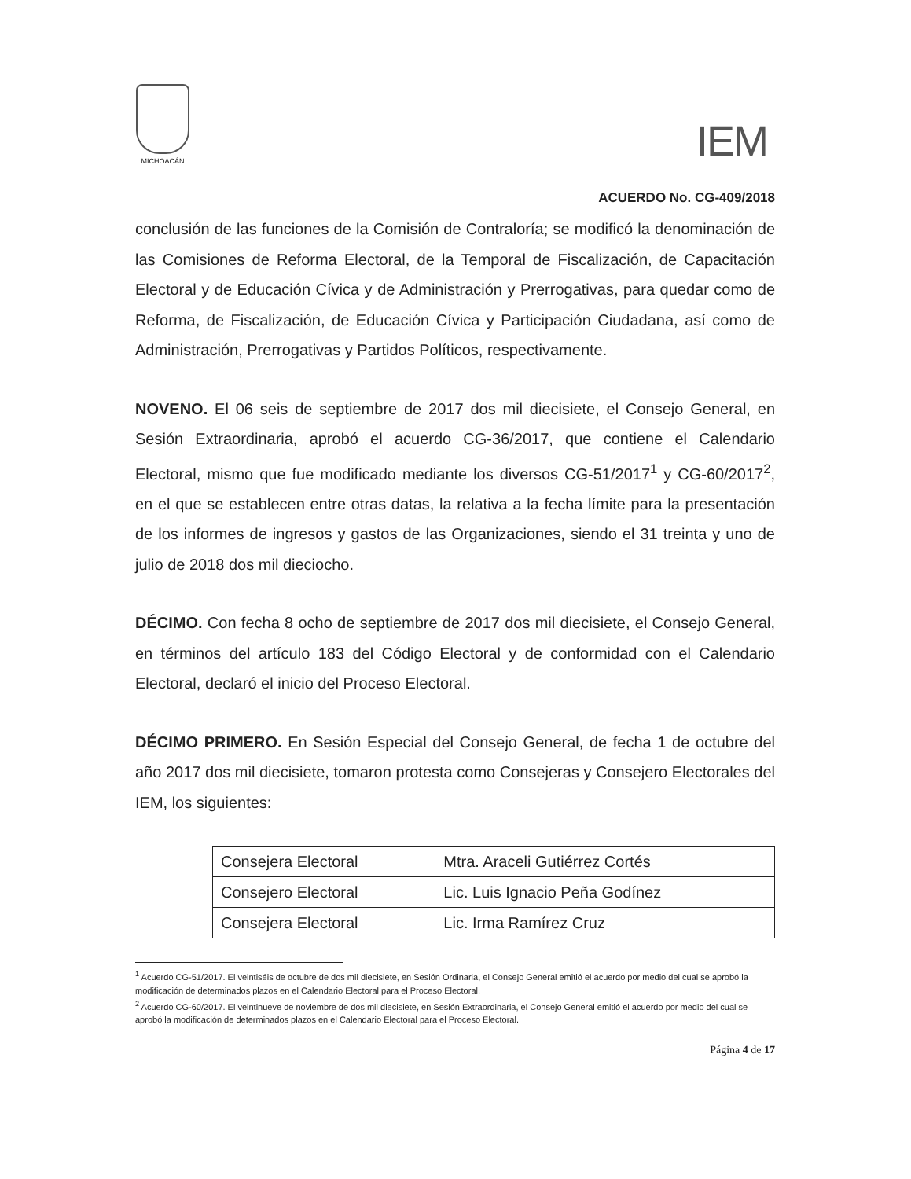MICHOACÁN
IEM
ACUERDO No. CG-409/2018
conclusión de las funciones de la Comisión de Contraloría; se modificó la denominación de las Comisiones de Reforma Electoral, de la Temporal de Fiscalización, de Capacitación Electoral y de Educación Cívica y de Administración y Prerrogativas, para quedar como de Reforma, de Fiscalización, de Educación Cívica y Participación Ciudadana, así como de Administración, Prerrogativas y Partidos Políticos, respectivamente.
NOVENO. El 06 seis de septiembre de 2017 dos mil diecisiete, el Consejo General, en Sesión Extraordinaria, aprobó el acuerdo CG-36/2017, que contiene el Calendario Electoral, mismo que fue modificado mediante los diversos CG-51/2017<sup>1</sup> y CG-60/2017<sup>2</sup>, en el que se establecen entre otras datas, la relativa a la fecha límite para la presentación de los informes de ingresos y gastos de las Organizaciones, siendo el 31 treinta y uno de julio de 2018 dos mil dieciocho.
DÉCIMO. Con fecha 8 ocho de septiembre de 2017 dos mil diecisiete, el Consejo General, en términos del artículo 183 del Código Electoral y de conformidad con el Calendario Electoral, declaró el inicio del Proceso Electoral.
DÉCIMO PRIMERO. En Sesión Especial del Consejo General, de fecha 1 de octubre del año 2017 dos mil diecisiete, tomaron protesta como Consejeras y Consejero Electorales del IEM, los siguientes:
| Consejera Electoral | Mtra. Araceli Gutiérrez Cortés |
| Consejero Electoral | Lic. Luis Ignacio Peña Godínez |
| Consejera Electoral | Lic. Irma Ramírez Cruz |
<sup>1</sup> Acuerdo CG-51/2017. El veintiséis de octubre de dos mil diecisiete, en Sesión Ordinaria, el Consejo General emitió el acuerdo por medio del cual se aprobó la modificación de determinados plazos en el Calendario Electoral para el Proceso Electoral.
<sup>2</sup> Acuerdo CG-60/2017. El veintinueve de noviembre de dos mil diecisiete, en Sesión Extraordinaria, el Consejo General emitió el acuerdo por medio del cual se aprobó la modificación de determinados plazos en el Calendario Electoral para el Proceso Electoral.
Página 4 de 17